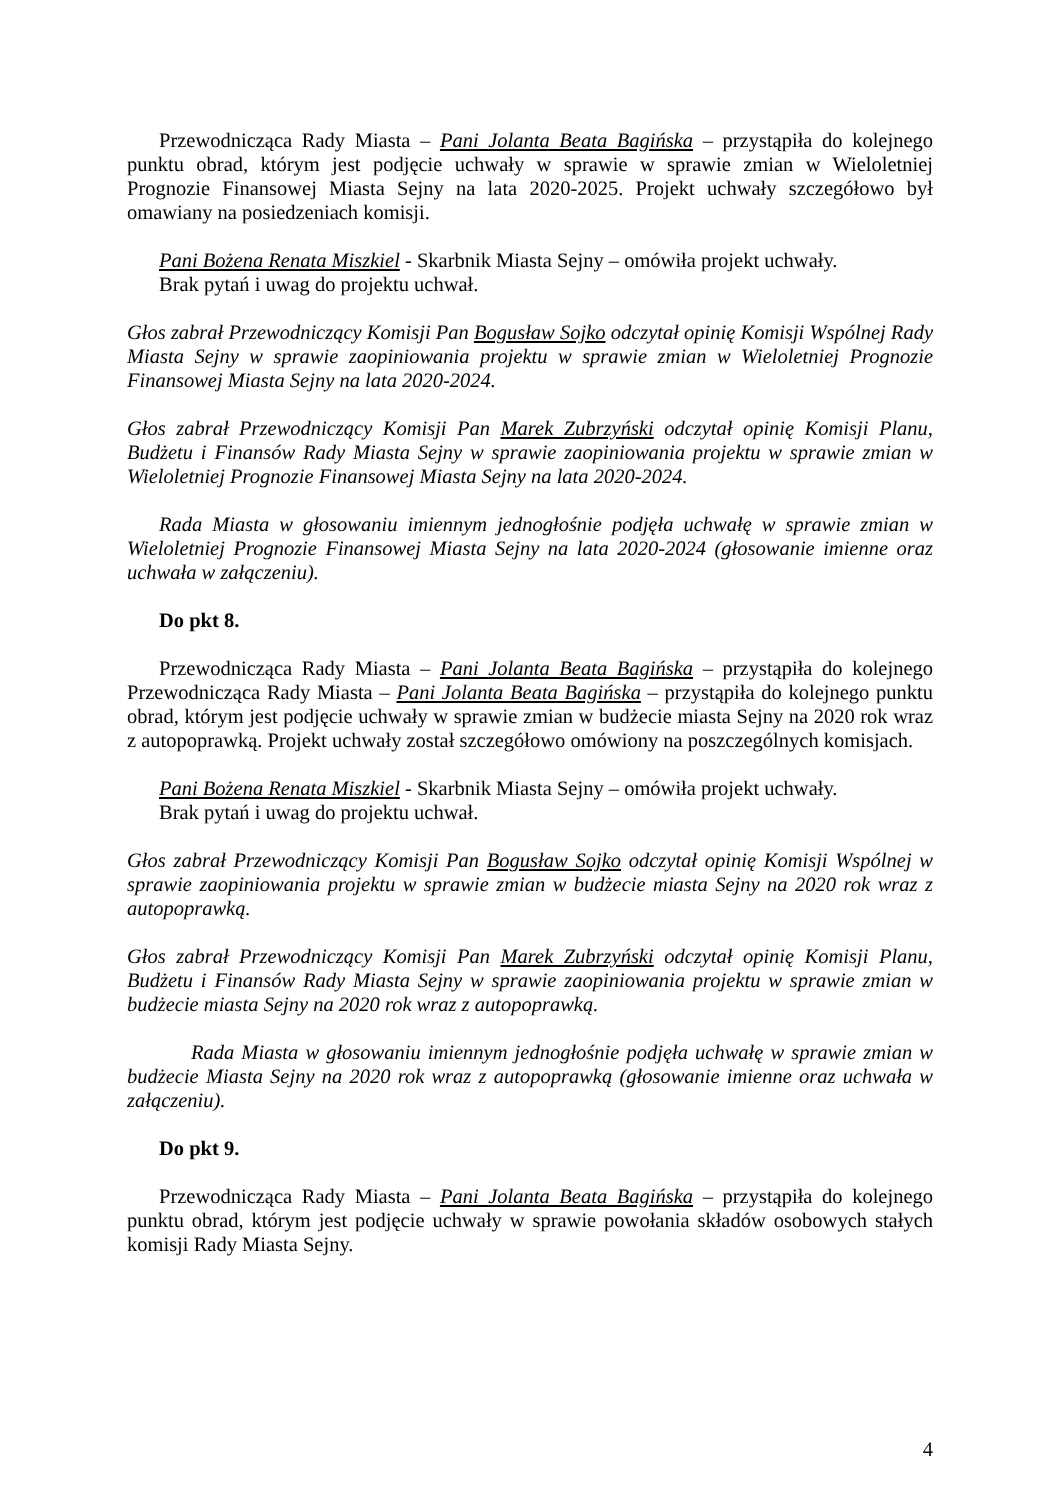Przewodnicząca Rady Miasta – Pani Jolanta Beata Bagińska – przystąpiła do kolejnego punktu obrad, którym jest podjęcie uchwały w sprawie w sprawie zmian w Wieloletniej Prognozie Finansowej Miasta Sejny na lata 2020-2025. Projekt uchwały szczegółowo był omawiany na posiedzeniach komisji.
Pani Bożena Renata Miszkiel - Skarbnik Miasta Sejny – omówiła projekt uchwały.
Brak pytań i uwag do projektu uchwał.
Głos zabrał Przewodniczący Komisji Pan Bogusław Sojko odczytał opinię Komisji Wspólnej Rady Miasta Sejny w sprawie zaopiniowania projektu w sprawie zmian w Wieloletniej Prognozie Finansowej Miasta Sejny na lata 2020-2024.
Głos zabrał Przewodniczący Komisji Pan Marek Zubrzyński odczytał opinię Komisji Planu, Budżetu i Finansów Rady Miasta Sejny w sprawie zaopiniowania projektu w sprawie zmian w Wieloletniej Prognozie Finansowej Miasta Sejny na lata 2020-2024.
Rada Miasta w głosowaniu imiennym jednogłośnie podjęła uchwałę w sprawie zmian w Wieloletniej Prognozie Finansowej Miasta Sejny na lata 2020-2024 (głosowanie imienne oraz uchwała w załączeniu).
Do pkt 8.
Przewodnicząca Rady Miasta – Pani Jolanta Beata Bagińska – przystąpiła do kolejnego Przewodnicząca Rady Miasta – Pani Jolanta Beata Bagińska – przystąpiła do kolejnego punktu obrad, którym jest podjęcie uchwały w sprawie zmian w budżecie miasta Sejny na 2020 rok wraz z autopoprawką. Projekt uchwały został szczegółowo omówiony na poszczególnych komisjach.
Pani Bożena Renata Miszkiel - Skarbnik Miasta Sejny – omówiła projekt uchwały.
Brak pytań i uwag do projektu uchwał.
Głos zabrał Przewodniczący Komisji Pan Bogusław Sojko odczytał opinię Komisji Wspólnej w sprawie zaopiniowania projektu w sprawie zmian w budżecie miasta Sejny na 2020 rok wraz z autopoprawką.
Głos zabrał Przewodniczący Komisji Pan Marek Zubrzyński odczytał opinię Komisji Planu, Budżetu i Finansów Rady Miasta Sejny w sprawie zaopiniowania projektu w sprawie zmian w budżecie miasta Sejny na 2020 rok wraz z autopoprawką.
Rada Miasta w głosowaniu imiennym jednogłośnie podjęła uchwałę w sprawie zmian w budżecie Miasta Sejny na 2020 rok wraz z autopoprawką (głosowanie imienne oraz uchwała w załączeniu).
Do pkt 9.
Przewodnicząca Rady Miasta – Pani Jolanta Beata Bagińska – przystąpiła do kolejnego punktu obrad, którym jest podjęcie uchwały w sprawie powołania składów osobowych stałych komisji Rady Miasta Sejny.
4